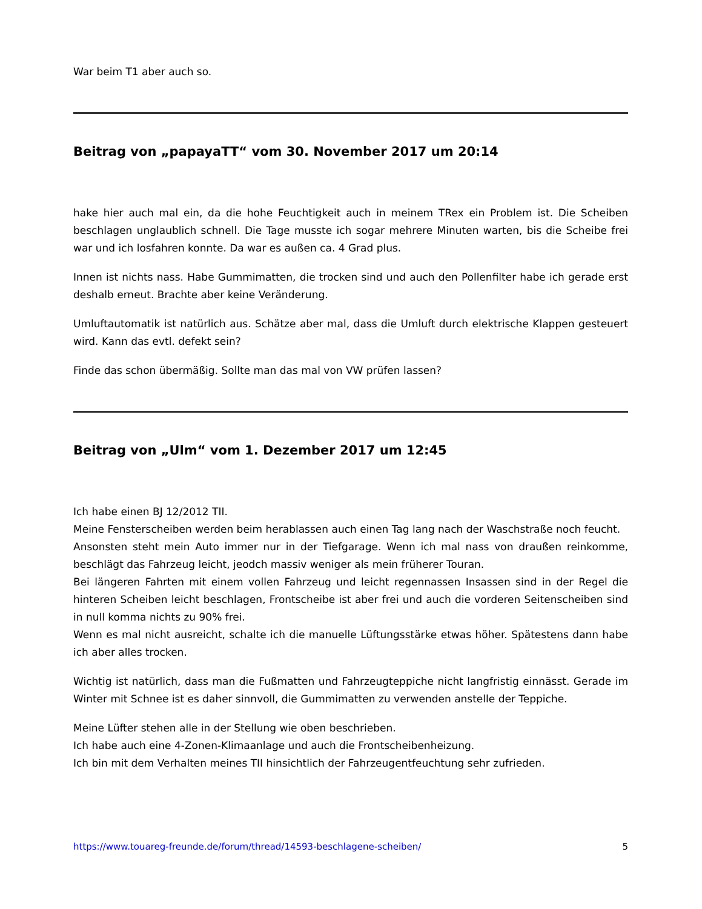War beim T1 aber auch so.
Beitrag von „papayaTT“ vom 30. November 2017 um 20:14
hake hier auch mal ein, da die hohe Feuchtigkeit auch in meinem TRex ein Problem ist. Die Scheiben beschlagen unglaublich schnell. Die Tage musste ich sogar mehrere Minuten warten, bis die Scheibe frei war und ich losfahren konnte. Da war es außen ca. 4 Grad plus.
Innen ist nichts nass. Habe Gummimatten, die trocken sind und auch den Pollenfilter habe ich gerade erst deshalb erneut. Brachte aber keine Veränderung.
Umluftautomatik ist natürlich aus. Schätze aber mal, dass die Umluft durch elektrische Klappen gesteuert wird. Kann das evtl. defekt sein?
Finde das schon übermäßig. Sollte man das mal von VW prüfen lassen?
Beitrag von „Ulm“ vom 1. Dezember 2017 um 12:45
Ich habe einen BJ 12/2012 TII.
Meine Fensterscheiben werden beim herablassen auch einen Tag lang nach der Waschstraße noch feucht.
Ansonsten steht mein Auto immer nur in der Tiefgarage. Wenn ich mal nass von draußen reinkomme, beschlägt das Fahrzeug leicht, jeodch massiv weniger als mein früherer Touran.
Bei längeren Fahrten mit einem vollen Fahrzeug und leicht regennassen Insassen sind in der Regel die hinteren Scheiben leicht beschlagen, Frontscheibe ist aber frei und auch die vorderen Seitenscheiben sind in null komma nichts zu 90% frei.
Wenn es mal nicht ausreicht, schalte ich die manuelle Lüftungsstärke etwas höher. Spätestens dann habe ich aber alles trocken.
Wichtig ist natürlich, dass man die Fußmatten und Fahrzeugteppiche nicht langfristig einnässt. Gerade im Winter mit Schnee ist es daher sinnvoll, die Gummimatten zu verwenden anstelle der Teppiche.
Meine Lüfter stehen alle in der Stellung wie oben beschrieben.
Ich habe auch eine 4-Zonen-Klimaanlage und auch die Frontscheibenheizung.
Ich bin mit dem Verhalten meines TII hinsichtlich der Fahrzeugentfeuchtung sehr zufrieden.
https://www.touareg-freunde.de/forum/thread/14593-beschlagene-scheiben/ 5